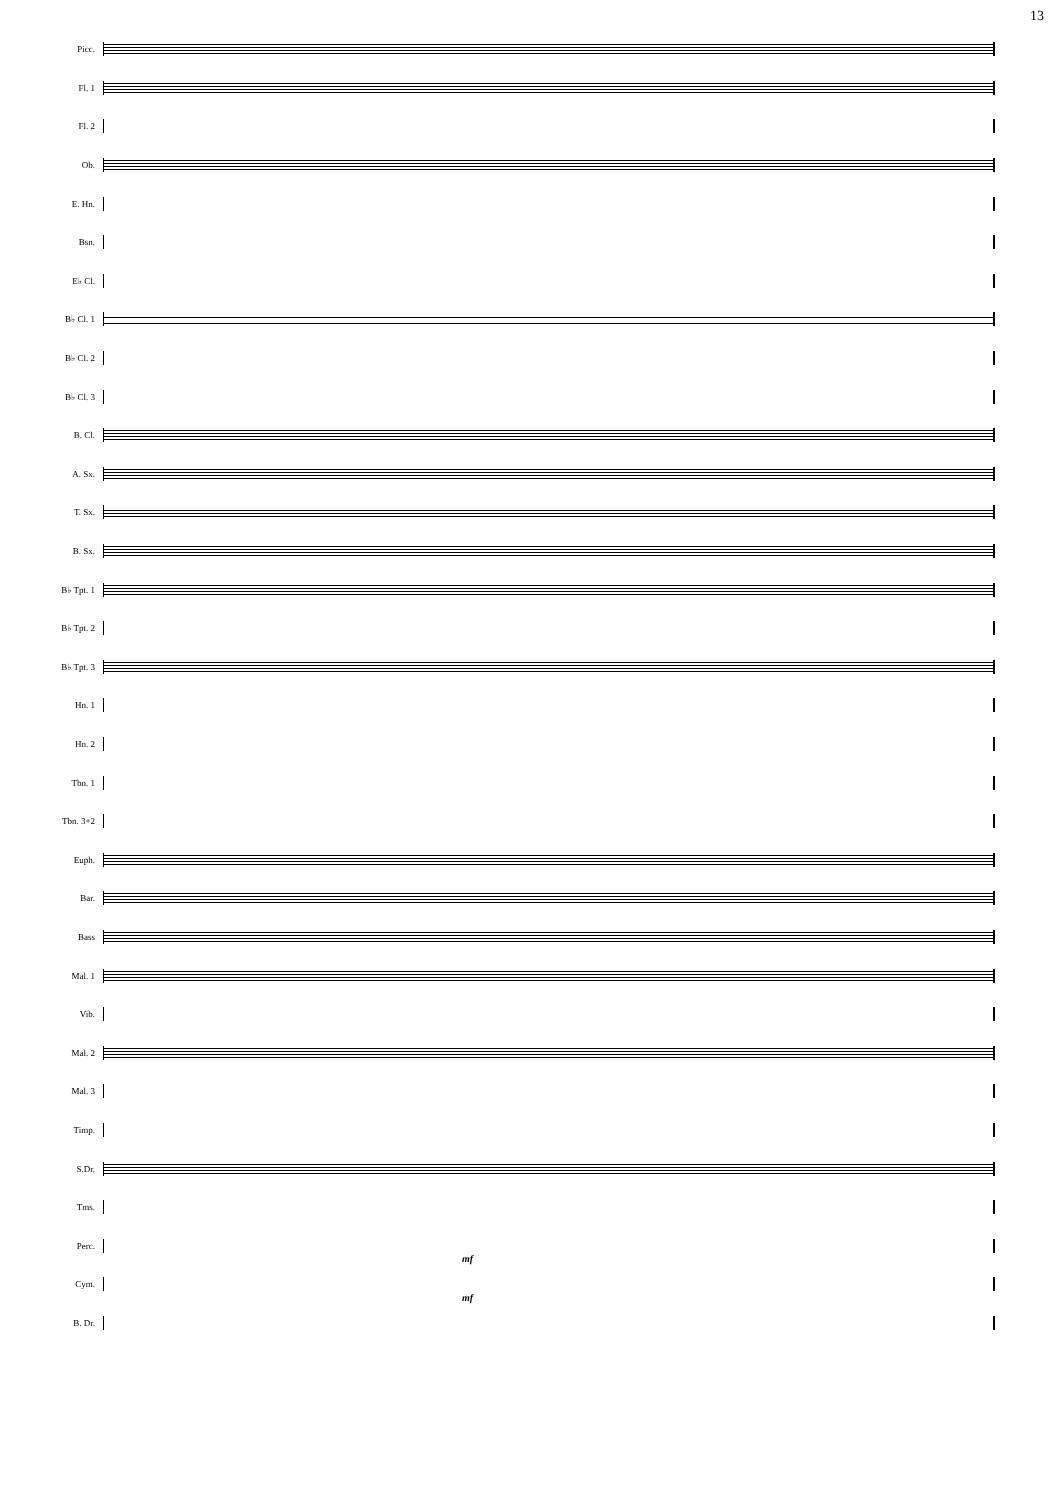13
Picc.
Fl. 1
Fl. 2
Ob.
E. Hn.
Bsn.
E♭ Cl.
B♭ Cl. 1
B♭ Cl. 2
B♭ Cl. 3
B. Cl.
A. Sx.
T. Sx.
B. Sx.
B♭ Tpt. 1
B♭ Tpt. 2
B♭ Tpt. 3
Hn. 1
Hn. 2
Tbn. 1
Tbn. 3+2
Euph.
Bar.
Bass
Mal. 1
Vib.
Mal. 2
Mal. 3
Timp.
S.Dr.
Tms.
Perc.
mf
Cym.
mf
B. Dr.